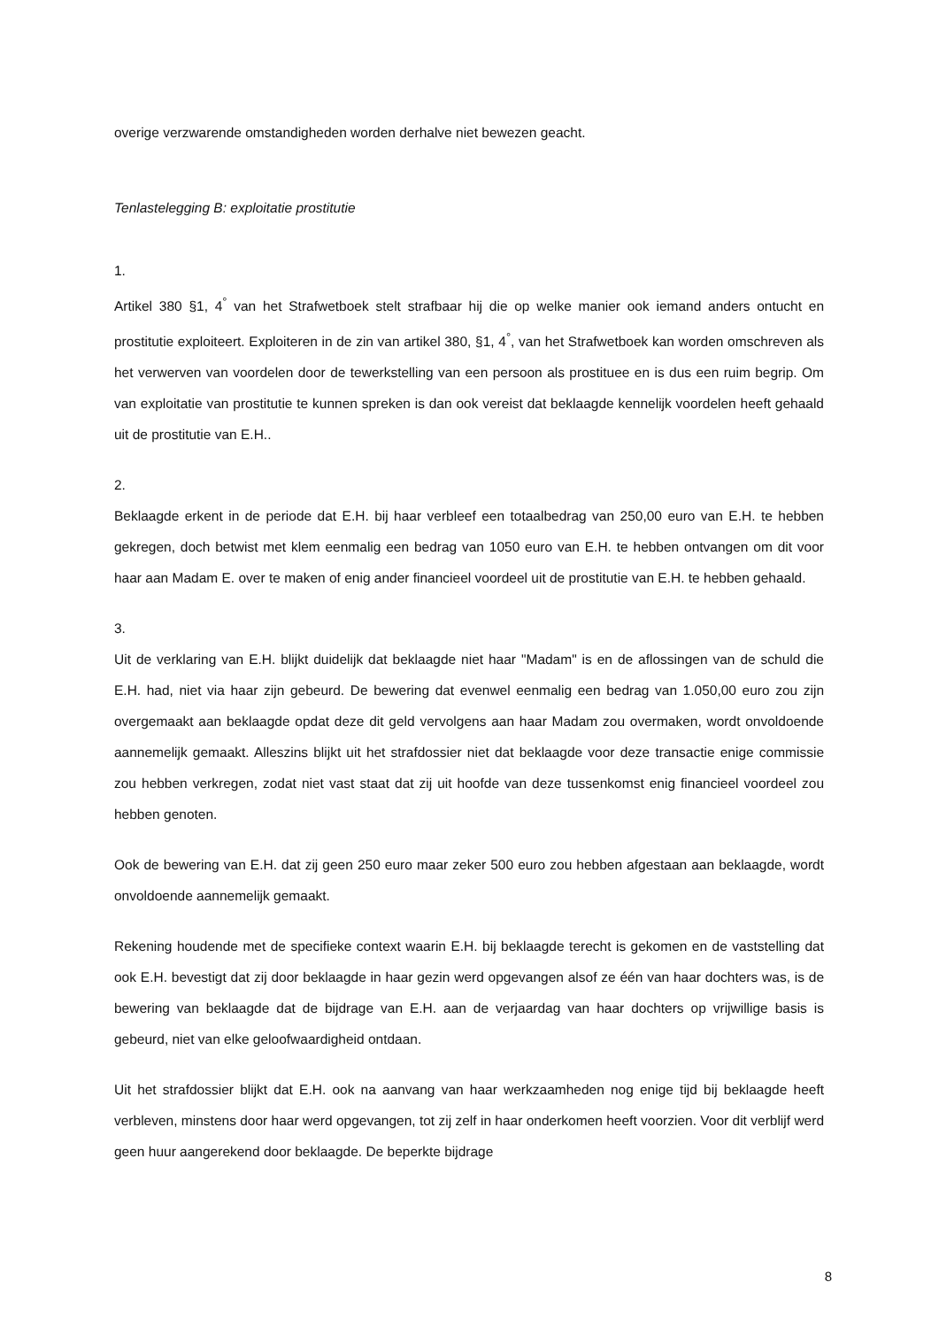overige verzwarende omstandigheden worden derhalve niet bewezen geacht.
Tenlastelegging B: exploitatie prostitutie
1.
Artikel 380 §1, 4<sup>°</sup> van het Strafwetboek stelt strafbaar hij die op welke manier ook iemand anders ontucht en prostitutie exploiteert. Exploiteren in de zin van artikel 380, §1, 4<sup>°</sup>, van het Strafwetboek kan worden omschreven als het verwerven van voordelen door de tewerkstelling van een persoon als prostituee en is dus een ruim begrip. Om van exploitatie van prostitutie te kunnen spreken is dan ook vereist dat beklaagde kennelijk voordelen heeft gehaald uit de prostitutie van E.H..
2.
Beklaagde erkent in de periode dat E.H. bij haar verbleef een totaalbedrag van 250,00 euro van E.H. te hebben gekregen, doch betwist met klem eenmalig een bedrag van 1050 euro van E.H. te hebben ontvangen om dit voor haar aan Madam E. over te maken of enig ander financieel voordeel uit de prostitutie van E.H. te hebben gehaald.
3.
Uit de verklaring van E.H. blijkt duidelijk dat beklaagde niet haar "Madam" is en de aflossingen van de schuld die E.H. had, niet via haar zijn gebeurd. De bewering dat evenwel eenmalig een bedrag van 1.050,00 euro zou zijn overgemaakt aan beklaagde opdat deze dit geld vervolgens aan haar Madam zou overmaken, wordt onvoldoende aannemelijk gemaakt. Alleszins blijkt uit het strafdossier niet dat beklaagde voor deze transactie enige commissie zou hebben verkregen, zodat niet vast staat dat zij uit hoofde van deze tussenkomst enig financieel voordeel zou hebben genoten.
Ook de bewering van E.H. dat zij geen 250 euro maar zeker 500 euro zou hebben afgestaan aan beklaagde, wordt onvoldoende aannemelijk gemaakt.
Rekening houdende met de specifieke context waarin E.H. bij beklaagde terecht is gekomen en de vaststelling dat ook E.H. bevestigt dat zij door beklaagde in haar gezin werd opgevangen alsof ze één van haar dochters was, is de bewering van beklaagde dat de bijdrage van E.H. aan de verjaardag van haar dochters op vrijwillige basis is gebeurd, niet van elke geloofwaardigheid ontdaan.
Uit het strafdossier blijkt dat E.H. ook na aanvang van haar werkzaamheden nog enige tijd bij beklaagde heeft verbleven, minstens door haar werd opgevangen, tot zij zelf in haar onderkomen heeft voorzien. Voor dit verblijf werd geen huur aangerekend door beklaagde. De beperkte bijdrage
8